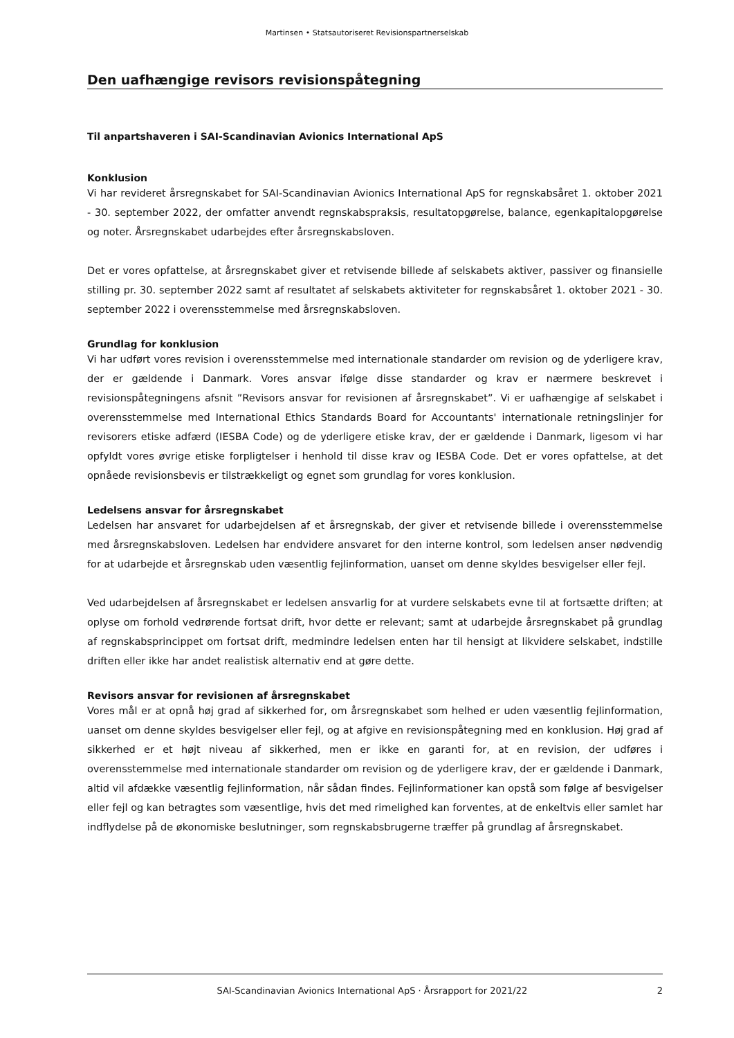Martinsen • Statsautoriseret Revisionspartnerselskab
Den uafhængige revisors revisionspåtegning
Til anpartshaveren i SAI-Scandinavian Avionics International ApS
Konklusion
Vi har revideret årsregnskabet for SAI-Scandinavian Avionics International ApS for regnskabsåret 1. oktober 2021 - 30. september 2022, der omfatter anvendt regnskabspraksis, resultatopgørelse, balance, egenkapitalopgørelse og noter. Årsregnskabet udarbejdes efter årsregnskabsloven.
Det er vores opfattelse, at årsregnskabet giver et retvisende billede af selskabets aktiver, passiver og finansielle stilling pr. 30. september 2022 samt af resultatet af selskabets aktiviteter for regnskabsåret 1. oktober 2021 - 30. september 2022 i overensstemmelse med årsregnskabsloven.
Grundlag for konklusion
Vi har udført vores revision i overensstemmelse med internationale standarder om revision og de yderligere krav, der er gældende i Danmark. Vores ansvar ifølge disse standarder og krav er nærmere beskrevet i revisionspåtegningens afsnit ”Revisors ansvar for revisionen af årsregnskabet”. Vi er uafhængige af selskabet i overensstemmelse med International Ethics Standards Board for Accountants' internationale retningslinjer for revisorers etiske adfærd (IESBA Code) og de yderligere etiske krav, der er gældende i Danmark, ligesom vi har opfyldt vores øvrige etiske forpligtelser i henhold til disse krav og IESBA Code. Det er vores opfattelse, at det opnåede revisionsbevis er tilstrækkeligt og egnet som grundlag for vores konklusion.
Ledelsens ansvar for årsregnskabet
Ledelsen har ansvaret for udarbejdelsen af et årsregnskab, der giver et retvisende billede i overensstemmelse med årsregnskabsloven. Ledelsen har endvidere ansvaret for den interne kontrol, som ledelsen anser nødvendig for at udarbejde et årsregnskab uden væsentlig fejlinformation, uanset om denne skyldes besvigelser eller fejl.
Ved udarbejdelsen af årsregnskabet er ledelsen ansvarlig for at vurdere selskabets evne til at fortsætte driften; at oplyse om forhold vedrørende fortsat drift, hvor dette er relevant; samt at udarbejde årsregnskabet på grundlag af regnskabsprincippet om fortsat drift, medmindre ledelsen enten har til hensigt at likvidere selskabet, indstille driften eller ikke har andet realistisk alternativ end at gøre dette.
Revisors ansvar for revisionen af årsregnskabet
Vores mål er at opnå høj grad af sikkerhed for, om årsregnskabet som helhed er uden væsentlig fejlinformation, uanset om denne skyldes besvigelser eller fejl, og at afgive en revisionspåtegning med en konklusion. Høj grad af sikkerhed er et højt niveau af sikkerhed, men er ikke en garanti for, at en revision, der udføres i overensstemmelse med internationale standarder om revision og de yderligere krav, der er gældende i Danmark, altid vil afdække væsentlig fejlinformation, når sådan findes. Fejlinformationer kan opstå som følge af besvigelser eller fejl og kan betragtes som væsentlige, hvis det med rimelighed kan forventes, at de enkeltvis eller samlet har indflydelse på de økonomiske beslutninger, som regnskabsbrugerne træffer på grundlag af årsregnskabet.
SAI-Scandinavian Avionics International ApS · Årsrapport for 2021/22 2